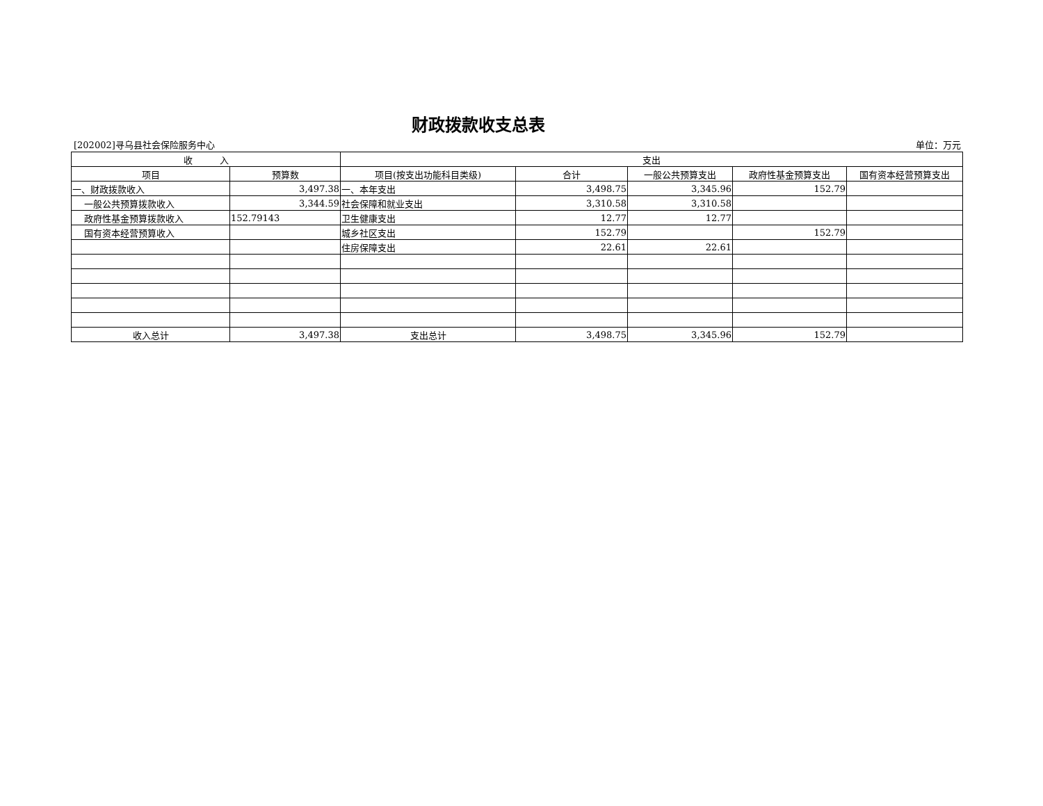财政拨款收支总表
[202002]寻乌县社会保险服务中心 单位：万元
| 收 入 | | 支出 | | | | |
| --- | --- | --- | --- | --- | --- | --- |
| 项目 | 预算数 | 项目(按支出功能科目类级) | 合计 | 一般公共预算支出 | 政府性基金预算支出 | 国有资本经营预算支出 |
| 一、财政拨款收入 | 3,497.38 | 一、本年支出 | 3,498.75 | 3,345.96 | 152.79 | |
| 一般公共预算拨款收入 | 3,344.59 | 社会保障和就业支出 | 3,310.58 | 3,310.58 | | |
| 政府性基金预算拨款收入 | 152.79143 | 卫生健康支出 | 12.77 | 12.77 | | |
| 国有资本经营预算收入 | | 城乡社区支出 | 152.79 | | 152.79 | |
| | | 住房保障支出 | 22.61 | 22.61 | | |
| 收入总计 | 3,497.38 | 支出总计 | 3,498.75 | 3,345.96 | 152.79 | |